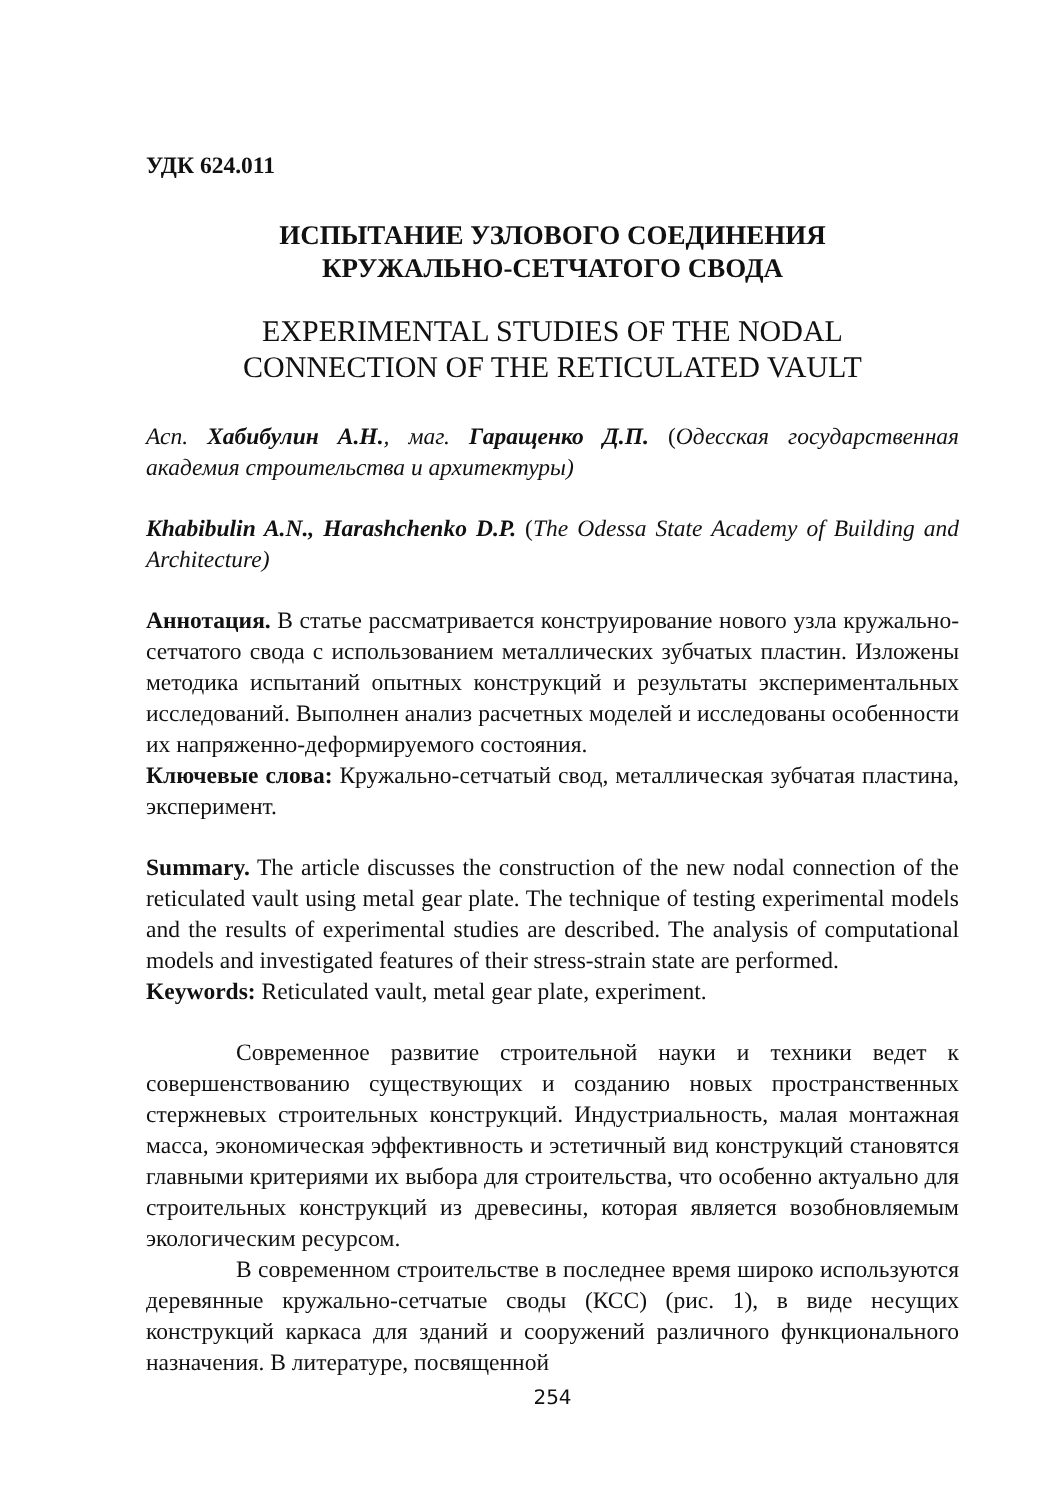УДК 624.011
ИСПЫТАНИЕ УЗЛОВОГО СОЕДИНЕНИЯ
КРУЖАЛЬНО-СЕТЧАТОГО СВОДА
EXPERIMENTAL STUDIES OF THE NODAL
CONNECTION OF THE RETICULATED VAULT
Асп. Хабибулин А.Н., маг. Гаращенко Д.П. (Одесская государственная академия строительства и архитектуры)
Khabibulin A.N., Harashchenko D.P. (The Odessa State Academy of Building and Architecture)
Аннотация. В статье рассматривается конструирование нового узла кружально-сетчатого свода с использованием металлических зубчатых пластин. Изложены методика испытаний опытных конструкций и результаты экспериментальных исследований. Выполнен анализ расчетных моделей и исследованы особенности их напряженно-деформируемого состояния.
Ключевые слова: Кружально-сетчатый свод, металлическая зубчатая пластина, эксперимент.
Summary. The article discusses the construction of the new nodal connection of the reticulated vault using metal gear plate. The technique of testing experimental models and the results of experimental studies are described. The analysis of computational models and investigated features of their stress-strain state are performed.
Keywords: Reticulated vault, metal gear plate, experiment.
Современное развитие строительной науки и техники ведет к совершенствованию существующих и созданию новых пространственных стержневых строительных конструкций. Индустриальность, малая монтажная масса, экономическая эффективность и эстетичный вид конструкций становятся главными критериями их выбора для строительства, что особенно актуально для строительных конструкций из древесины, которая является возобновляемым экологическим ресурсом.
В современном строительстве в последнее время широко используются деревянные кружально-сетчатые своды (КСС) (рис. 1), в виде несущих конструкций каркаса для зданий и сооружений различного функционального назначения. В литературе, посвященной
254